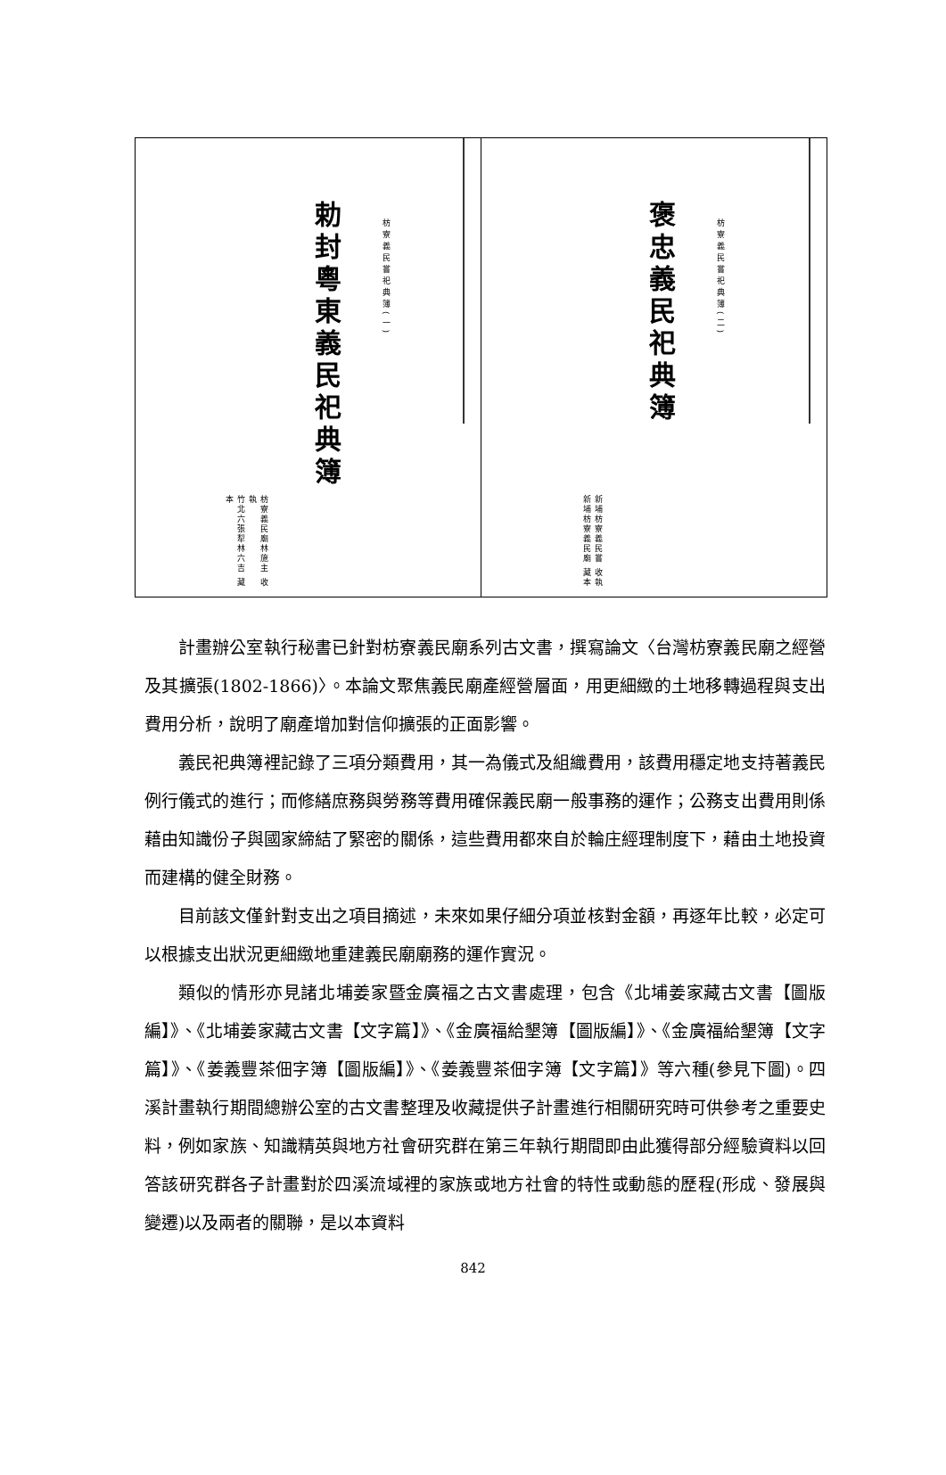枋寮義民嘗祀典簿(一)
勅封粵東義民祀典簿
枋寮義民廟林施主 收執
竹北六張犁林六吉 藏本
枋寮義民嘗祀典簿(二)
褒忠義民祀典簿
新埔枋寮義民嘗 收執
新埔枋寮義民廟 藏本
計畫辦公室執行秘書已針對枋寮義民廟系列古文書，撰寫論文〈台灣枋寮義民廟之經營及其擴張(1802-1866)〉。本論文聚焦義民廟產經營層面，用更細緻的土地移轉過程與支出費用分析，說明了廟產增加對信仰擴張的正面影響。
義民祀典簿裡記錄了三項分類費用，其一為儀式及組織費用，該費用穩定地支持著義民例行儀式的進行；而修繕庶務與勞務等費用確保義民廟一般事務的運作；公務支出費用則係藉由知識份子與國家締結了緊密的關係，這些費用都來自於輪庄經理制度下，藉由土地投資而建構的健全財務。
目前該文僅針對支出之項目摘述，未來如果仔細分項並核對金額，再逐年比較，必定可以根據支出狀況更細緻地重建義民廟廟務的運作實況。
類似的情形亦見諸北埔姜家暨金廣福之古文書處理，包含《北埔姜家藏古文書【圖版編】》、《北埔姜家藏古文書【文字篇】》、《金廣福給墾簿【圖版編】》、《金廣福給墾簿【文字篇】》、《姜義豐茶佃字簿【圖版編】》、《姜義豐茶佃字簿【文字篇】》等六種(參見下圖)。四溪計畫執行期間總辦公室的古文書整理及收藏提供子計畫進行相關研究時可供參考之重要史料，例如家族、知識精英與地方社會研究群在第三年執行期間即由此獲得部分經驗資料以回答該研究群各子計畫對於四溪流域裡的家族或地方社會的特性或動態的歷程(形成、發展與變遷)以及兩者的關聯，是以本資料
842